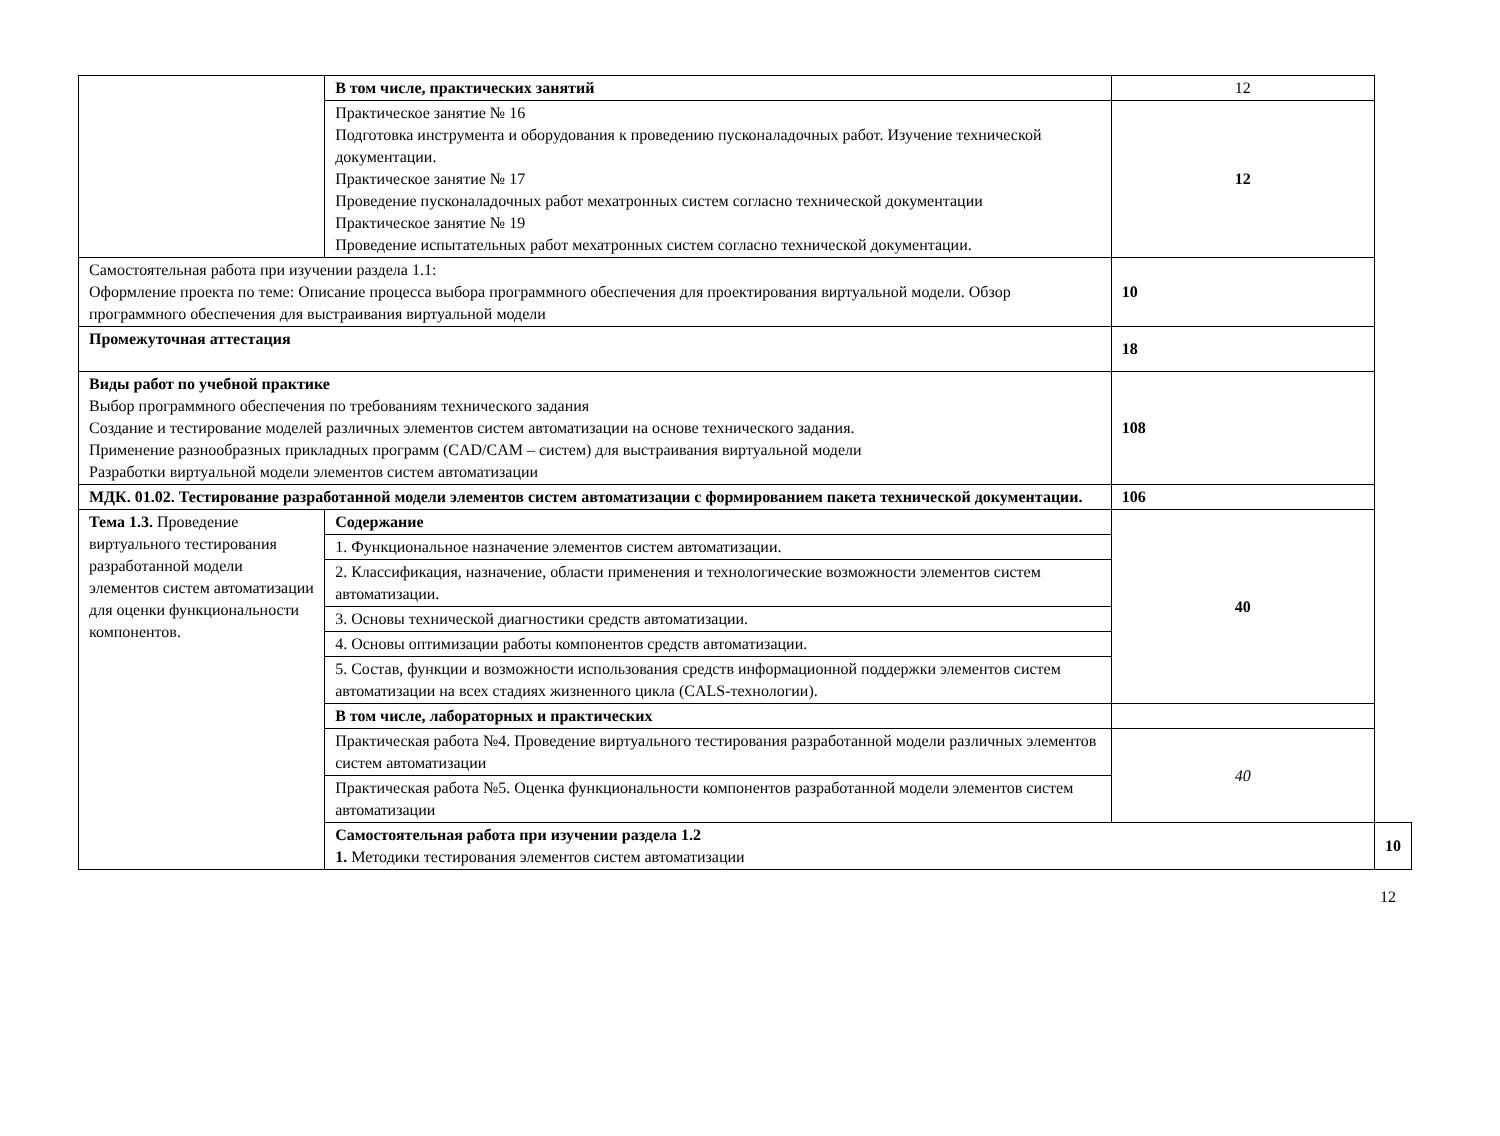| | В том числе, практических занятий | 12 | |
| | Практическое занятие № 16 Подготовка инструмента и оборудования к проведению пусконаладочных работ. Изучение технической документации. Практическое занятие № 17 Проведение пусконаладочных работ мехатронных систем согласно технической документации Практическое занятие № 19 Проведение испытательных работ мехатронных систем согласно технической документации. | 12 | |
| Самостоятельная работа при изучении раздела 1.1: Оформление проекта по теме: Описание процесса выбора программного обеспечения для проектирования виртуальной модели. Обзор программного обеспечения для выстраивания виртуальной модели | | 10 | |
| Промежуточная аттестация | | 18 | |
| Виды работ по учебной практике Выбор программного обеспечения по требованиям технического задания Создание и тестирование моделей различных элементов систем автоматизации на основе технического задания. Применение разнообразных прикладных программ (CAD/CAM – систем) для выстраивания виртуальной модели Разработки виртуальной модели элементов систем автоматизации | | 108 | |
| МДК. 01.02. Тестирование разработанной модели элементов систем автоматизации с формированием пакета технической документации. | | 106 | |
| Тема 1.3. Проведение виртуального тестирования разработанной модели элементов систем автоматизации для оценки функциональности компонентов. | Содержание | 40 | |
| | 1. Функциональное назначение элементов систем автоматизации. | | |
| | 2. Классификация, назначение, области применения и технологические возможности элементов систем автоматизации. | | |
| | 3. Основы технической диагностики средств автоматизации. | | |
| | 4. Основы оптимизации работы компонентов средств автоматизации. | | |
| | 5. Состав, функции и возможности использования средств информационной поддержки элементов систем автоматизации на всех стадиях жизненного цикла (CALS-технологии). | | |
| | В том числе, лабораторных и практических | | |
| | Практическая работа №4. Проведение виртуального тестирования разработанной модели различных элементов систем автоматизации | 40 | |
| | Практическая работа №5. Оценка функциональности компонентов разработанной модели элементов систем автоматизации | | |
| | Самостоятельная работа при изучении раздела 1.2 1. Методики тестирования элементов систем автоматизации | | 10 |
12